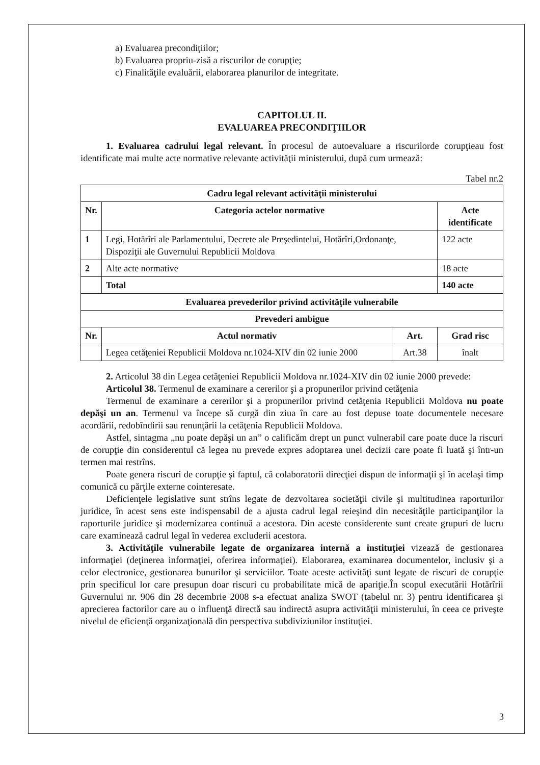a) Evaluarea precondiţiilor;
b) Evaluarea propriu-zisă a riscurilor de corupţie;
c) Finalităţile evaluării, elaborarea planurilor de integritate.
CAPITOLUL II.
EVALUAREA PRECONDIŢIILOR
1. Evaluarea cadrului legal relevant. În procesul de autoevaluare a riscurilorde corupţieau fost identificate mai multe acte normative relevante activităţii ministerului, după cum urmează:
Tabel nr.2
| Cadru legal relevant activităţii ministerului | | | |
| --- | --- | --- | --- |
| Nr. | Categoria actelor normative | | Acte identificate |
| 1 | Legi, Hotărîri ale Parlamentului, Decrete ale Preşedintelui, Hotărîri,Ordonanţe, Dispoziţii ale Guvernului Republicii Moldova | | 122 acte |
| 2 | Alte acte normative | | 18 acte |
| | Total | | 140 acte |
| Evaluarea prevederilor privind activităţile vulnerabile | | | |
| Prevederi ambigue | | | |
| Nr. | Actul normativ | Art. | Grad risc |
| | Legea cetăţeniei Republicii Moldova nr.1024-XIV din 02 iunie 2000 | Art.38 | înalt |
2. Articolul 38 din Legea cetăţeniei Republicii Moldova nr.1024-XIV din 02 iunie 2000 prevede:
Articolul 38. Termenul de examinare a cererilor şi a propunerilor privind cetăţenia
Termenul de examinare a cererilor şi a propunerilor privind cetăţenia Republicii Moldova nu poate depăşi un an. Termenul va începe să curgă din ziua în care au fost depuse toate documentele necesare acordării, redobîndirii sau renunţării la cetăţenia Republicii Moldova.
Astfel, sintagma „nu poate depăşi un an” o calificăm drept un punct vulnerabil care poate duce la riscuri de corupţie din considerentul că legea nu prevede expres adoptarea unei decizii care poate fi luată şi într-un termen mai restrîns.
Poate genera riscuri de corupţie şi faptul, că colaboratorii direcţiei dispun de informaţii şi în acelaşi timp comunică cu părţile externe cointeresate.
Deficienţele legislative sunt strîns legate de dezvoltarea societăţii civile şi multitudinea raporturilor juridice, în acest sens este indispensabil de a ajusta cadrul legal reieşind din necesităţile participanţilor la raporturile juridice şi modernizarea continuă a acestora. Din aceste considerente sunt create grupuri de lucru care examinează cadrul legal în vederea excluderii acestora.
3. Activităţile vulnerabile legate de organizarea internă a instituţiei vizează de gestionarea informaţiei (deţinerea informaţiei, oferirea informaţiei). Elaborarea, examinarea documentelor, inclusiv şi a celor electronice, gestionarea bunurilor şi serviciilor. Toate aceste activităţi sunt legate de riscuri de corupţie prin specificul lor care presupun doar riscuri cu probabilitate mică de apariţie.În scopul executării Hotărîrii Guvernului nr. 906 din 28 decembrie 2008 s-a efectuat analiza SWOT (tabelul nr. 3) pentru identificarea şi aprecierea factorilor care au o influenţă directă sau indirectă asupra activităţii ministerului, în ceea ce priveşte nivelul de eficienţă organizaţională din perspectiva subdiviziunilor instituţiei.
3